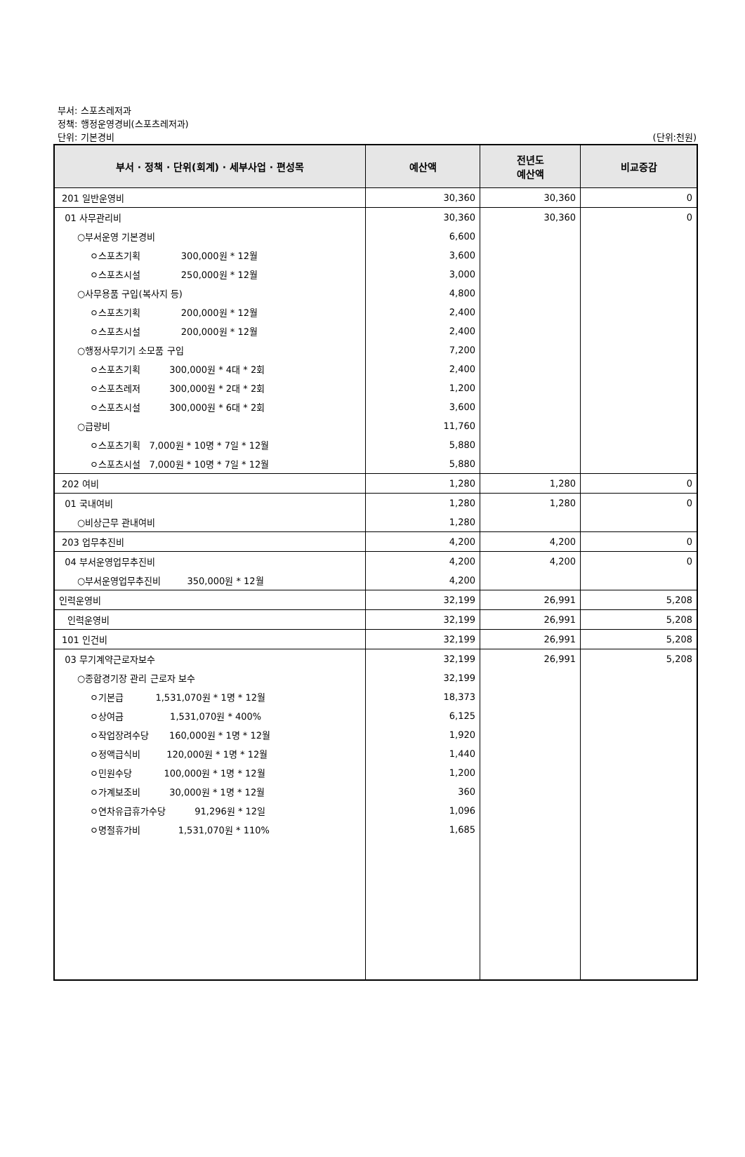부서: 스포츠레저과
정책: 행정운영경비(스포츠레저과)
단위: 기본경비
(단위:천원)
| 부서 · 정책 · 단위(회계) · 세부사업 · 편성목 | 예산액 | 전년도 예산액 | 비교증감 |
| --- | --- | --- | --- |
| 201 일반운영비 | 30,360 | 30,360 | 0 |
| 01 사무관리비 | 30,360 | 30,360 | 0 |
| ○부서운영 기본경비 | 6,600 | | |
| ㅇ스포츠기획 300,000원 * 12월 | 3,600 | | |
| ㅇ스포츠시설 250,000원 * 12월 | 3,000 | | |
| ○사무용품 구입(복사지 등) | 4,800 | | |
| ㅇ스포츠기획 200,000원 * 12월 | 2,400 | | |
| ㅇ스포츠시설 200,000원 * 12월 | 2,400 | | |
| ○행정사무기기 소모품 구입 | 7,200 | | |
| ㅇ스포츠기획 300,000원 * 4대 * 2회 | 2,400 | | |
| ㅇ스포츠레저 300,000원 * 2대 * 2회 | 1,200 | | |
| ㅇ스포츠시설 300,000원 * 6대 * 2회 | 3,600 | | |
| ○급량비 | 11,760 | | |
| ㅇ스포츠기획 7,000원 * 10명 * 7일 * 12월 | 5,880 | | |
| ㅇ스포츠시설 7,000원 * 10명 * 7일 * 12월 | 5,880 | | |
| 202 여비 | 1,280 | 1,280 | 0 |
| 01 국내여비 | 1,280 | 1,280 | 0 |
| ○비상근무 관내여비 | 1,280 | | |
| 203 업무추진비 | 4,200 | 4,200 | 0 |
| 04 부서운영업무추진비 | 4,200 | 4,200 | 0 |
| ○부서운영업무추진비 350,000원 * 12월 | 4,200 | | |
| 인력운영비 | 32,199 | 26,991 | 5,208 |
| 인력운영비 | 32,199 | 26,991 | 5,208 |
| 101 인건비 | 32,199 | 26,991 | 5,208 |
| 03 무기계약근로자보수 | 32,199 | 26,991 | 5,208 |
| ○종합경기장 관리 근로자 보수 | 32,199 | | |
| ㅇ기본급 1,531,070원 * 1명 * 12월 | 18,373 | | |
| ㅇ상여금 1,531,070원 * 400% | 6,125 | | |
| ㅇ작업장려수당 160,000원 * 1명 * 12월 | 1,920 | | |
| ㅇ정액급식비 120,000원 * 1명 * 12월 | 1,440 | | |
| ㅇ민원수당 100,000원 * 1명 * 12월 | 1,200 | | |
| ㅇ가계보조비 30,000원 * 1명 * 12월 | 360 | | |
| ㅇ연차유급휴가수당 91,296원 * 12일 | 1,096 | | |
| ㅇ명절휴가비 1,531,070원 * 110% | 1,685 | | |